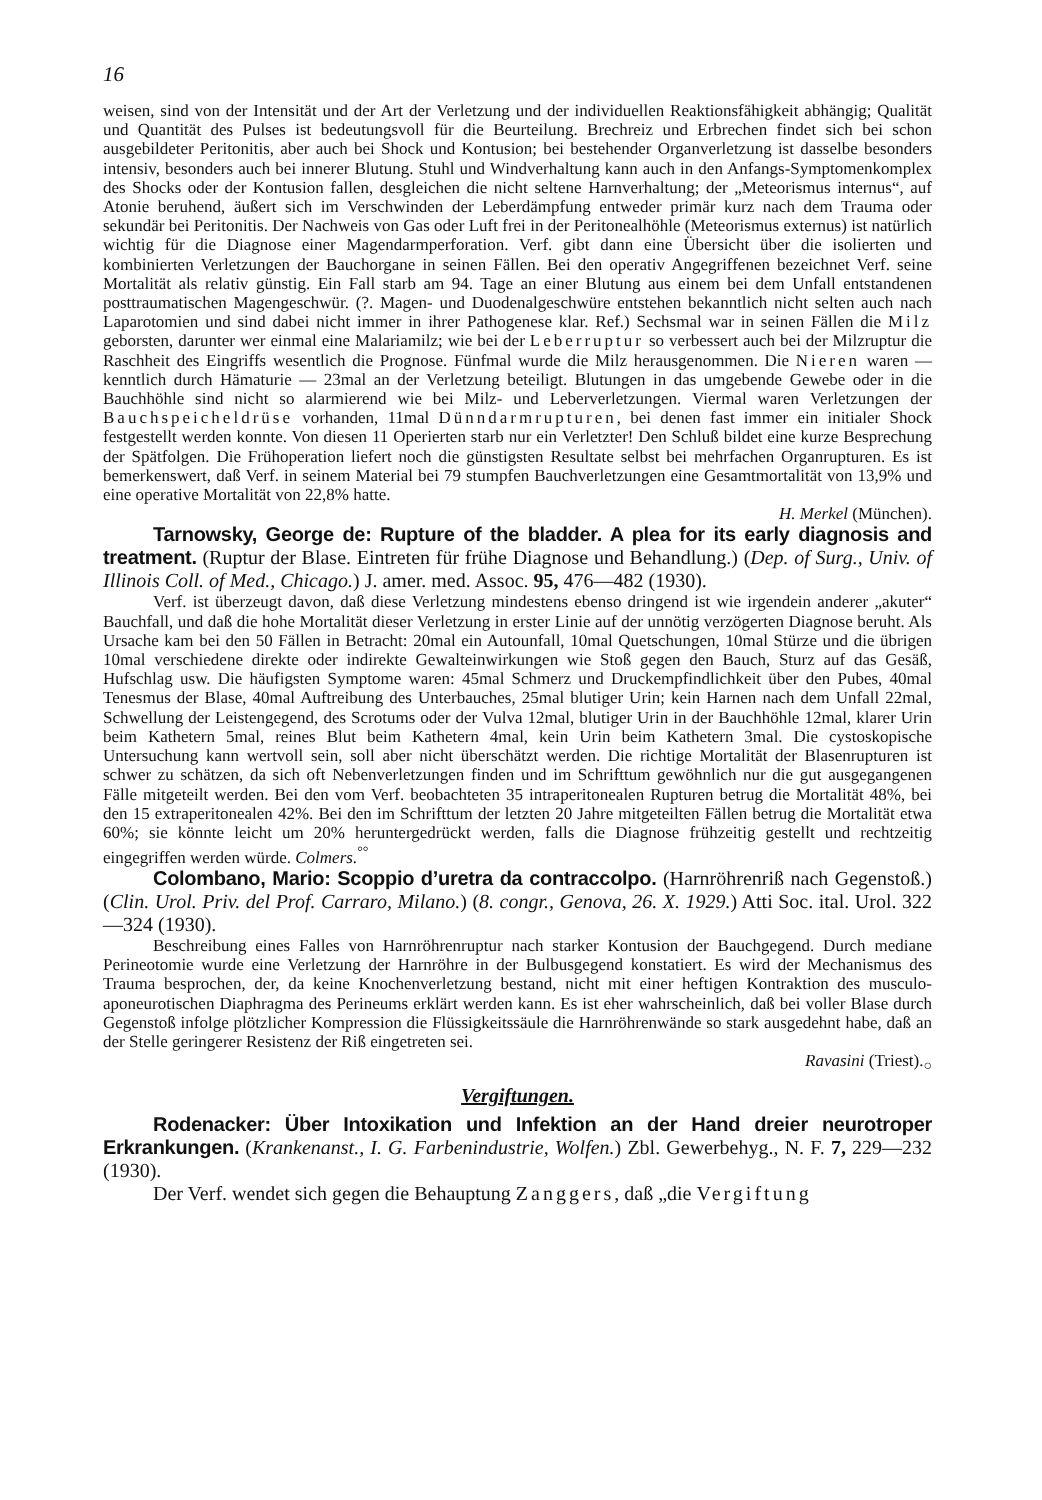16
weisen, sind von der Intensität und der Art der Verletzung und der individuellen Reaktionsfähigkeit abhängig; Qualität und Quantität des Pulses ist bedeutungsvoll für die Beurteilung. Brechreiz und Erbrechen findet sich bei schon ausgebildeter Peritonitis, aber auch bei Shock und Kontusion; bei bestehender Organverletzung ist dasselbe besonders intensiv, besonders auch bei innerer Blutung. Stuhl und Windverhaltung kann auch in den Anfangs-Symptomenkomplex des Shocks oder der Kontusion fallen, desgleichen die nicht seltene Harnverhaltung; der „Meteorismus internus“, auf Atonie beruhend, äußert sich im Verschwinden der Leberdämpfung entweder primär kurz nach dem Trauma oder sekundär bei Peritonitis. Der Nachweis von Gas oder Luft frei in der Peritonealhöhle (Meteorismus externus) ist natürlich wichtig für die Diagnose einer Magendarmperforation. Verf. gibt dann eine Übersicht über die isolierten und kombinierten Verletzungen der Bauchorgane in seinen Fällen. Bei den operativ Angegriffenen bezeichnet Verf. seine Mortalität als relativ günstig. Ein Fall starb am 94. Tage an einer Blutung aus einem bei dem Unfall entstandenen posttraumatischen Magengeschwür. (?. Magen- und Duodenalgeschwüre entstehen bekanntlich nicht selten auch nach Laparotomien und sind dabei nicht immer in ihrer Pathogenese klar. Ref.) Sechsmal war in seinen Fällen die Milz geborsten, darunter wer einmal eine Malariamilz; wie bei der Leberruptur so verbessert auch bei der Milzruptur die Raschheit des Eingriffs wesentlich die Prognose. Fünfmal wurde die Milz herausgenommen. Die Nieren waren — kenntlich durch Hämaturie — 23mal an der Verletzung beteiligt. Blutungen in das umgebende Gewebe oder in die Bauchhöhle sind nicht so alarmierend wie bei Milz- und Leberverletzungen. Viermal waren Verletzungen der Bauchspeicheldrüse vorhanden, 11mal Dünndarmrupturen, bei denen fast immer ein initialer Shock festgestellt werden konnte. Von diesen 11 Operierten starb nur ein Verletzter! Den Schluß bildet eine kurze Besprechung der Spätfolgen. Die Frühoperation liefert noch die günstigsten Resultate selbst bei mehrfachen Organrupturen. Es ist bemerkenswert, daß Verf. in seinem Material bei 79 stumpfen Bauchverletzungen eine Gesamtmortalität von 13,9% und eine operative Mortalität von 22,8% hatte.
H. Merkel (München).
Tarnowsky, George de: Rupture of the bladder. A plea for its early diagnosis and treatment. (Ruptur der Blase. Eintreten für frühe Diagnose und Behandlung.) (Dep. of Surg., Univ. of Illinois Coll. of Med., Chicago.) J. amer. med. Assoc. 95, 476—482 (1930).
Verf. ist überzeugt davon, daß diese Verletzung mindestens ebenso dringend ist wie irgendein anderer „akuter“ Bauchfall, und daß die hohe Mortalität dieser Verletzung in erster Linie auf der unnötig verzögerten Diagnose beruht. Als Ursache kam bei den 50 Fällen in Betracht: 20mal ein Autounfall, 10mal Quetschungen, 10mal Stürze und die übrigen 10mal verschiedene direkte oder indirekte Gewalteinwirkungen wie Stoß gegen den Bauch, Sturz auf das Gesäß, Hufschlag usw. Die häufigsten Symptome waren: 45mal Schmerz und Druckempfindlichkeit über den Pubes, 40mal Tenesmus der Blase, 40mal Auftreibung des Unterbauches, 25mal blutiger Urin; kein Harnen nach dem Unfall 22mal, Schwellung der Leistengegend, des Scrotums oder der Vulva 12mal, blutiger Urin in der Bauchhöhle 12mal, klarer Urin beim Kathetern 5mal, reines Blut beim Kathetern 4mal, kein Urin beim Kathetern 3mal. Die cystoskopische Untersuchung kann wertvoll sein, soll aber nicht überschätzt werden. Die richtige Mortalität der Blasenrupturen ist schwer zu schätzen, da sich oft Nebenverletzungen finden und im Schrifttum gewöhnlich nur die gut ausgegangenen Fälle mitgeteilt werden. Bei den vom Verf. beobachteten 35 intraperitonealen Rupturen betrug die Mortalität 48%, bei den 15 extraperitonealen 42%. Bei den im Schrifttum der letzten 20 Jahre mitgeteilten Fällen betrug die Mortalität etwa 60%; sie könnte leicht um 20% heruntergedrückt werden, falls die Diagnose frühzeitig gestellt und rechtzeitig eingegriffen werden würde. Colmers.<sup>°°</sup>
Colombano, Mario: Scoppio d’uretra da contraccolpo. (Harnröhrenriß nach Gegenstoß.) (Clin. Urol. Priv. del Prof. Carraro, Milano.) (8. congr., Genova, 26. X. 1929.) Atti Soc. ital. Urol. 322—324 (1930).
Beschreibung eines Falles von Harnröhrenruptur nach starker Kontusion der Bauchgegend. Durch mediane Perineotomie wurde eine Verletzung der Harnröhre in der Bulbusgegend konstatiert. Es wird der Mechanismus des Trauma besprochen, der, da keine Knochenverletzung bestand, nicht mit einer heftigen Kontraktion des musculo-aponeurotischen Diaphragma des Perineums erklärt werden kann. Es ist eher wahrscheinlich, daß bei voller Blase durch Gegenstoß infolge plötzlicher Kompression die Flüssigkeitssäule die Harnröhrenwände so stark ausgedehnt habe, daß an der Stelle geringerer Resistenz der Riß eingetreten sei.
Ravasini (Triest).<sub>○</sub>
Vergiftungen.
Rodenacker: Über Intoxikation und Infektion an der Hand dreier neurotroper Erkrankungen. (Krankenanst., I. G. Farbenindustrie, Wolfen.) Zbl. Gewerbehyg., N. F. 7, 229—232 (1930).
Der Verf. wendet sich gegen die Behauptung Zanggers, daß „die Vergiftung